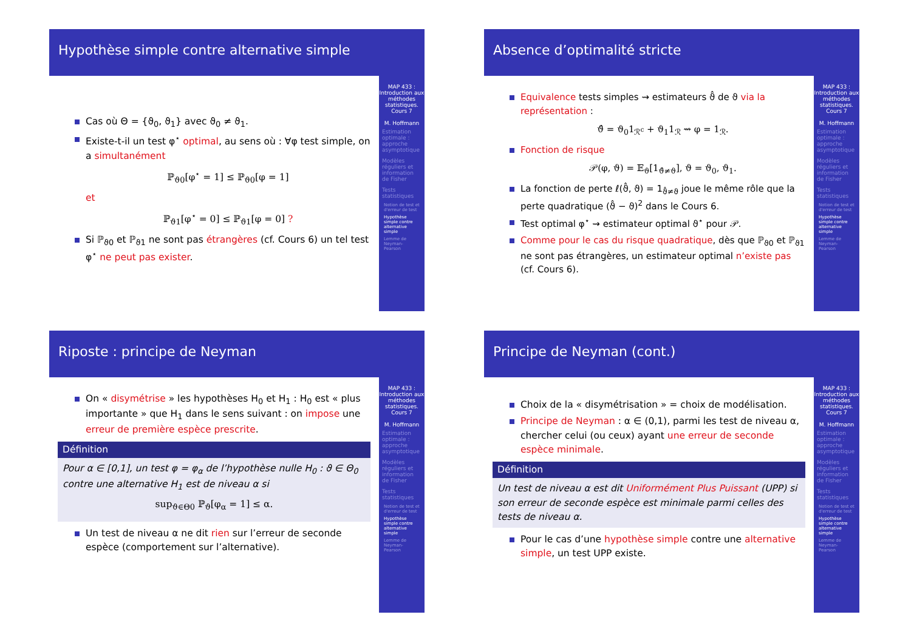Hypothèse simple contre alternative simple
Cas où Θ = {ϑ<sub>0</sub>, ϑ<sub>1</sub>} avec ϑ<sub>0</sub> ≠ ϑ<sub>1</sub>.
Existe-t-il un test φ<sup>⋆</sup> optimal, au sens où : ∀φ test simple, on a simultanément
ℙ<sub>ϑ0</sub>[φ<sup>⋆</sup> = 1] ≤ ℙ<sub>ϑ0</sub>[φ = 1]
et
ℙ<sub>ϑ1</sub>[φ<sup>⋆</sup> = 0] ≤ ℙ<sub>ϑ1</sub>[φ = 0] ?
Si ℙ<sub>ϑ0</sub> et ℙ<sub>ϑ1</sub> ne sont pas étrangères (cf. Cours 6) un tel test φ<sup>⋆</sup> ne peut pas exister.
MAP 433 : Introduction aux méthodes statistiques. Cours 7
M. Hoffmann
Estimation optimale : approche asymptotique
Modèles réguliers et information de Fisher
Tests statistiques
Notion de test et d'erreur de test
Hypothèse simple contre alternative simple
Lemme de Neyman-Pearson
Absence d’optimalité stricte
Equivalence tests simples ⇝ estimateurs ϑ̂ de ϑ via la représentation :
ϑ̂ = ϑ<sub>0</sub>1<sub>ℛ<sup>c</sup></sub> + ϑ<sub>1</sub>1<sub>ℛ</sub> ⇝ φ = 1<sub>ℛ</sub>.
Fonction de risque
𝒫(φ, ϑ) = 𝔼<sub>ϑ</sub>[1<sub>ϑ̂≠ϑ</sub>], ϑ = ϑ<sub>0</sub>, ϑ<sub>1</sub>.
La fonction de perte ℓ(ϑ̂, ϑ) = 1<sub>ϑ̂≠ϑ</sub> joue le même rôle que la perte quadratique (ϑ̂ − ϑ)<sup>2</sup> dans le Cours 6.
Test optimal φ<sup>⋆</sup> ⇝ estimateur optimal ϑ<sup>⋆</sup> pour 𝒫.
Comme pour le cas du risque quadratique, dès que ℙ<sub>ϑ0</sub> et ℙ<sub>ϑ1</sub> ne sont pas étrangères, un estimateur optimal n’existe pas (cf. Cours 6).
MAP 433 : Introduction aux méthodes statistiques. Cours 7
M. Hoffmann
Estimation optimale : approche asymptotique
Modèles réguliers et information de Fisher
Tests statistiques
Notion de test et d'erreur de test
Hypothèse simple contre alternative simple
Lemme de Neyman-Pearson
Riposte : principe de Neyman
On « disymétrise » les hypothèses H<sub>0</sub> et H<sub>1</sub> : H<sub>0</sub> est « plus importante » que H<sub>1</sub> dans le sens suivant : on impose une erreur de première espèce prescrite.
Définition
Pour α ∈ [0,1], un test φ = φ<sub>α</sub> de l’hypothèse nulle H<sub>0</sub> : ϑ ∈ Θ<sub>0</sub> contre une alternative H<sub>1</sub> est de niveau α si
sup<sub>ϑ∈Θ0</sub> ℙ<sub>ϑ</sub>[φ<sub>α</sub> = 1] ≤ α.
Un test de niveau α ne dit rien sur l’erreur de seconde espèce (comportement sur l’alternative).
MAP 433 : Introduction aux méthodes statistiques. Cours 7
M. Hoffmann
Estimation optimale : approche asymptotique
Modèles réguliers et information de Fisher
Tests statistiques
Notion de test et d'erreur de test
Hypothèse simple contre alternative simple
Lemme de Neyman-Pearson
Principe de Neyman (cont.)
Choix de la « disymétrisation » = choix de modélisation.
Principe de Neyman : α ∈ (0,1), parmi les test de niveau α, chercher celui (ou ceux) ayant une erreur de seconde espèce minimale.
Définition
Un test de niveau α est dit Uniformément Plus Puissant (UPP) si son erreur de seconde espèce est minimale parmi celles des tests de niveau α.
Pour le cas d’une hypothèse simple contre une alternative simple, un test UPP existe.
MAP 433 : Introduction aux méthodes statistiques. Cours 7
M. Hoffmann
Estimation optimale : approche asymptotique
Modèles réguliers et information de Fisher
Tests statistiques
Notion de test et d'erreur de test
Hypothèse simple contre alternative simple
Lemme de Neyman-Pearson